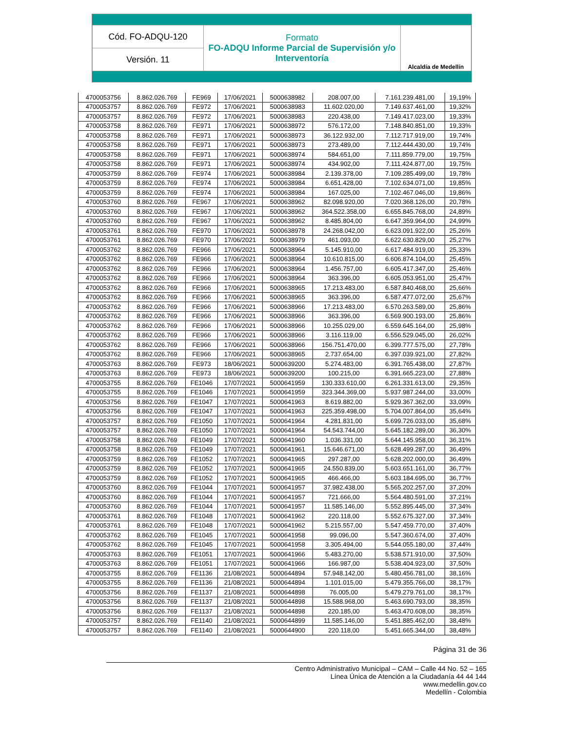| Cód. FO-ADQU-120 | Formato FO-ADQU Informe Parcial de Supervisión y/o Interventoría | Alcaldía de Medellín |
| Versión. 11 | | |
| 4700053756 | 8.862.026.769 | FE969 | 17/06/2021 | 5000638982 | 208.007,00 | 7.161.239.481,00 | 19,19% |
| 4700053757 | 8.862.026.769 | FE972 | 17/06/2021 | 5000638983 | 11.602.020,00 | 7.149.637.461,00 | 19,32% |
| 4700053757 | 8.862.026.769 | FE972 | 17/06/2021 | 5000638983 | 220.438,00 | 7.149.417.023,00 | 19,33% |
| 4700053758 | 8.862.026.769 | FE971 | 17/06/2021 | 5000638972 | 576.172,00 | 7.148.840.851,00 | 19,33% |
| 4700053758 | 8.862.026.769 | FE971 | 17/06/2021 | 5000638973 | 36.122.932,00 | 7.112.717.919,00 | 19,74% |
| 4700053758 | 8.862.026.769 | FE971 | 17/06/2021 | 5000638973 | 273.489,00 | 7.112.444.430,00 | 19,74% |
| 4700053758 | 8.862.026.769 | FE971 | 17/06/2021 | 5000638974 | 584.651,00 | 7.111.859.779,00 | 19,75% |
| 4700053758 | 8.862.026.769 | FE971 | 17/06/2021 | 5000638974 | 434.902,00 | 7.111.424.877,00 | 19,75% |
| 4700053759 | 8.862.026.769 | FE974 | 17/06/2021 | 5000638984 | 2.139.378,00 | 7.109.285.499,00 | 19,78% |
| 4700053759 | 8.862.026.769 | FE974 | 17/06/2021 | 5000638984 | 6.651.428,00 | 7.102.634.071,00 | 19,85% |
| 4700053759 | 8.862.026.769 | FE974 | 17/06/2021 | 5000638984 | 167.025,00 | 7.102.467.046,00 | 19,86% |
| 4700053760 | 8.862.026.769 | FE967 | 17/06/2021 | 5000638962 | 82.098.920,00 | 7.020.368.126,00 | 20,78% |
| 4700053760 | 8.862.026.769 | FE967 | 17/06/2021 | 5000638962 | 364.522.358,00 | 6.655.845.768,00 | 24,89% |
| 4700053760 | 8.862.026.769 | FE967 | 17/06/2021 | 5000638962 | 8.485.804,00 | 6.647.359.964,00 | 24,99% |
| 4700053761 | 8.862.026.769 | FE970 | 17/06/2021 | 5000638978 | 24.268.042,00 | 6.623.091.922,00 | 25,26% |
| 4700053761 | 8.862.026.769 | FE970 | 17/06/2021 | 5000638979 | 461.093,00 | 6.622.630.829,00 | 25,27% |
| 4700053762 | 8.862.026.769 | FE966 | 17/06/2021 | 5000638964 | 5.145.910,00 | 6.617.484.919,00 | 25,33% |
| 4700053762 | 8.862.026.769 | FE966 | 17/06/2021 | 5000638964 | 10.610.815,00 | 6.606.874.104,00 | 25,45% |
| 4700053762 | 8.862.026.769 | FE966 | 17/06/2021 | 5000638964 | 1.456.757,00 | 6.605.417.347,00 | 25,46% |
| 4700053762 | 8.862.026.769 | FE966 | 17/06/2021 | 5000638964 | 363.396,00 | 6.605.053.951,00 | 25,47% |
| 4700053762 | 8.862.026.769 | FE966 | 17/06/2021 | 5000638965 | 17.213.483,00 | 6.587.840.468,00 | 25,66% |
| 4700053762 | 8.862.026.769 | FE966 | 17/06/2021 | 5000638965 | 363.396,00 | 6.587.477.072,00 | 25,67% |
| 4700053762 | 8.862.026.769 | FE966 | 17/06/2021 | 5000638966 | 17.213.483,00 | 6.570.263.589,00 | 25,86% |
| 4700053762 | 8.862.026.769 | FE966 | 17/06/2021 | 5000638966 | 363.396,00 | 6.569.900.193,00 | 25,86% |
| 4700053762 | 8.862.026.769 | FE966 | 17/06/2021 | 5000638966 | 10.255.029,00 | 6.559.645.164,00 | 25,98% |
| 4700053762 | 8.862.026.769 | FE966 | 17/06/2021 | 5000638966 | 3.116.119,00 | 6.556.529.045,00 | 26,02% |
| 4700053762 | 8.862.026.769 | FE966 | 17/06/2021 | 5000638966 | 156.751.470,00 | 6.399.777.575,00 | 27,78% |
| 4700053762 | 8.862.026.769 | FE966 | 17/06/2021 | 5000638965 | 2.737.654,00 | 6.397.039.921,00 | 27,82% |
| 4700053763 | 8.862.026.769 | FE973 | 18/06/2021 | 5000639200 | 5.274.483,00 | 6.391.765.438,00 | 27,87% |
| 4700053763 | 8.862.026.769 | FE973 | 18/06/2021 | 5000639200 | 100.215,00 | 6.391.665.223,00 | 27,88% |
| 4700053755 | 8.862.026.769 | FE1046 | 17/07/2021 | 5000641959 | 130.333.610,00 | 6.261.331.613,00 | 29,35% |
| 4700053755 | 8.862.026.769 | FE1046 | 17/07/2021 | 5000641959 | 323.344.369,00 | 5.937.987.244,00 | 33,00% |
| 4700053756 | 8.862.026.769 | FE1047 | 17/07/2021 | 5000641963 | 8.619.882,00 | 5.929.367.362,00 | 33,09% |
| 4700053756 | 8.862.026.769 | FE1047 | 17/07/2021 | 5000641963 | 225.359.498,00 | 5.704.007.864,00 | 35,64% |
| 4700053757 | 8.862.026.769 | FE1050 | 17/07/2021 | 5000641964 | 4.281.831,00 | 5.699.726.033,00 | 35,68% |
| 4700053757 | 8.862.026.769 | FE1050 | 17/07/2021 | 5000641964 | 54.543.744,00 | 5.645.182.289,00 | 36,30% |
| 4700053758 | 8.862.026.769 | FE1049 | 17/07/2021 | 5000641960 | 1.036.331,00 | 5.644.145.958,00 | 36,31% |
| 4700053758 | 8.862.026.769 | FE1049 | 17/07/2021 | 5000641961 | 15.646.671,00 | 5.628.499.287,00 | 36,49% |
| 4700053759 | 8.862.026.769 | FE1052 | 17/07/2021 | 5000641965 | 297.287,00 | 5.628.202.000,00 | 36,49% |
| 4700053759 | 8.862.026.769 | FE1052 | 17/07/2021 | 5000641965 | 24.550.839,00 | 5.603.651.161,00 | 36,77% |
| 4700053759 | 8.862.026.769 | FE1052 | 17/07/2021 | 5000641965 | 466.466,00 | 5.603.184.695,00 | 36,77% |
| 4700053760 | 8.862.026.769 | FE1044 | 17/07/2021 | 5000641957 | 37.982.438,00 | 5.565.202.257,00 | 37,20% |
| 4700053760 | 8.862.026.769 | FE1044 | 17/07/2021 | 5000641957 | 721.666,00 | 5.564.480.591,00 | 37,21% |
| 4700053760 | 8.862.026.769 | FE1044 | 17/07/2021 | 5000641957 | 11.585.146,00 | 5.552.895.445,00 | 37,34% |
| 4700053761 | 8.862.026.769 | FE1048 | 17/07/2021 | 5000641962 | 220.118,00 | 5.552.675.327,00 | 37,34% |
| 4700053761 | 8.862.026.769 | FE1048 | 17/07/2021 | 5000641962 | 5.215.557,00 | 5.547.459.770,00 | 37,40% |
| 4700053762 | 8.862.026.769 | FE1045 | 17/07/2021 | 5000641958 | 99.096,00 | 5.547.360.674,00 | 37,40% |
| 4700053762 | 8.862.026.769 | FE1045 | 17/07/2021 | 5000641958 | 3.305.494,00 | 5.544.055.180,00 | 37,44% |
| 4700053763 | 8.862.026.769 | FE1051 | 17/07/2021 | 5000641966 | 5.483.270,00 | 5.538.571.910,00 | 37,50% |
| 4700053763 | 8.862.026.769 | FE1051 | 17/07/2021 | 5000641966 | 166.987,00 | 5.538.404.923,00 | 37,50% |
| 4700053755 | 8.862.026.769 | FE1136 | 21/08/2021 | 5000644894 | 57.948.142,00 | 5.480.456.781,00 | 38,16% |
| 4700053755 | 8.862.026.769 | FE1136 | 21/08/2021 | 5000644894 | 1.101.015,00 | 5.479.355.766,00 | 38,17% |
| 4700053756 | 8.862.026.769 | FE1137 | 21/08/2021 | 5000644898 | 76.005,00 | 5.479.279.761,00 | 38,17% |
| 4700053756 | 8.862.026.769 | FE1137 | 21/08/2021 | 5000644898 | 15.588.968,00 | 5.463.690.793,00 | 38,35% |
| 4700053756 | 8.862.026.769 | FE1137 | 21/08/2021 | 5000644898 | 220.185,00 | 5.463.470.608,00 | 38,35% |
| 4700053757 | 8.862.026.769 | FE1140 | 21/08/2021 | 5000644899 | 11.585.146,00 | 5.451.885.462,00 | 38,48% |
| 4700053757 | 8.862.026.769 | FE1140 | 21/08/2021 | 5000644900 | 220.118,00 | 5.451.665.344,00 | 38,48% |
Página 31 de 36
Centro Administrativo Municipal – CAM – Calle 44 No. 52 – 165
Línea Única de Atención a la Ciudadanía 44 44 144
www.medellin.gov.co
Medellín - Colombia